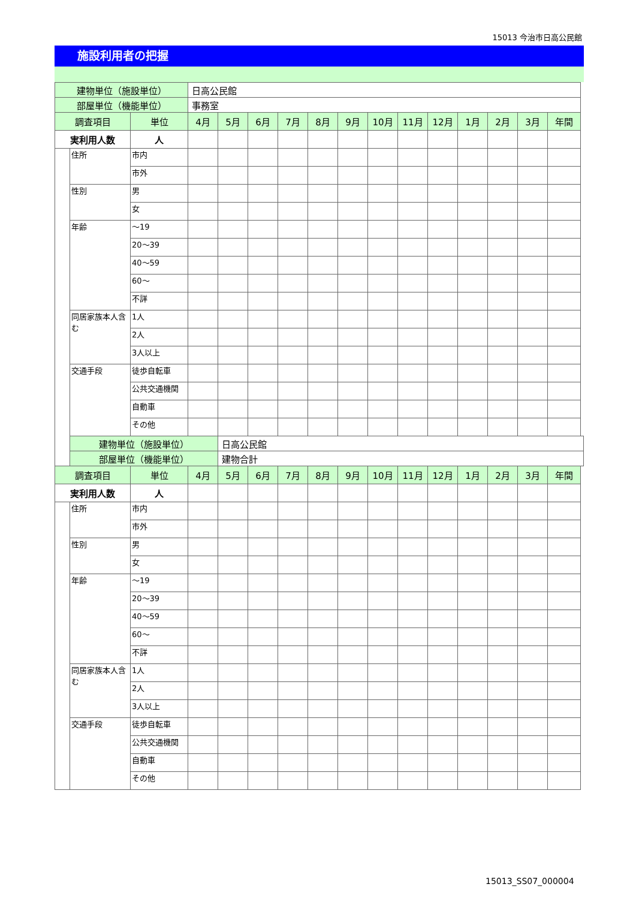15013 今治市日高公民館
施設利用者の把握
| 建物単位（施設単位） | | | 日高公民館 | | | | | | | | | | | | |
| 部屋単位（機能単位） | | | 事務室 | | | | | | | | | | | | |
| 調査項目 | | 単位 | 4月 | 5月 | 6月 | 7月 | 8月 | 9月 | 10月 | 11月 | 12月 | 1月 | 2月 | 3月 | 年間 |
| 実利用人数 | | 人 | | | | | | | | | | | | | |
| | 住所 | 市内 | | | | | | | | | | | | | |
| | | 市外 | | | | | | | | | | | | | |
| | 性別 | 男 | | | | | | | | | | | | | |
| | | 女 | | | | | | | | | | | | | |
| | 年齢 | ～19 | | | | | | | | | | | | | |
| | | 20～39 | | | | | | | | | | | | | |
| | | 40～59 | | | | | | | | | | | | | |
| | | 60～ | | | | | | | | | | | | | |
| | | 不詳 | | | | | | | | | | | | | |
| | 同居家族本人含む | 1人 | | | | | | | | | | | | | |
| | | 2人 | | | | | | | | | | | | | |
| | | 3人以上 | | | | | | | | | | | | | |
| | 交通手段 | 徒歩自転車 | | | | | | | | | | | | | |
| | | 公共交通機関 | | | | | | | | | | | | | |
| | | 自動車 | | | | | | | | | | | | | |
| | | その他 | | | | | | | | | | | | | |
| | 建物単位（施設単位） | | | 日高公民館 | | | | | | | | | | | |
| | 部屋単位（機能単位） | | | 建物合計 | | | | | | | | | | | |
| 調査項目 | | 単位 | 4月 | 5月 | 6月 | 7月 | 8月 | 9月 | 10月 | 11月 | 12月 | 1月 | 2月 | 3月 | 年間 |
| 実利用人数 | | 人 | | | | | | | | | | | | | |
| | 住所 | 市内 | | | | | | | | | | | | | |
| | | 市外 | | | | | | | | | | | | | |
| | 性別 | 男 | | | | | | | | | | | | | |
| | | 女 | | | | | | | | | | | | | |
| | 年齢 | ～19 | | | | | | | | | | | | | |
| | | 20～39 | | | | | | | | | | | | | |
| | | 40～59 | | | | | | | | | | | | | |
| | | 60～ | | | | | | | | | | | | | |
| | | 不詳 | | | | | | | | | | | | | |
| | 同居家族本人含む | 1人 | | | | | | | | | | | | | |
| | | 2人 | | | | | | | | | | | | | |
| | | 3人以上 | | | | | | | | | | | | | |
| | 交通手段 | 徒歩自転車 | | | | | | | | | | | | | |
| | | 公共交通機関 | | | | | | | | | | | | | |
| | | 自動車 | | | | | | | | | | | | | |
| | | その他 | | | | | | | | | | | | | |
15013_SS07_000004